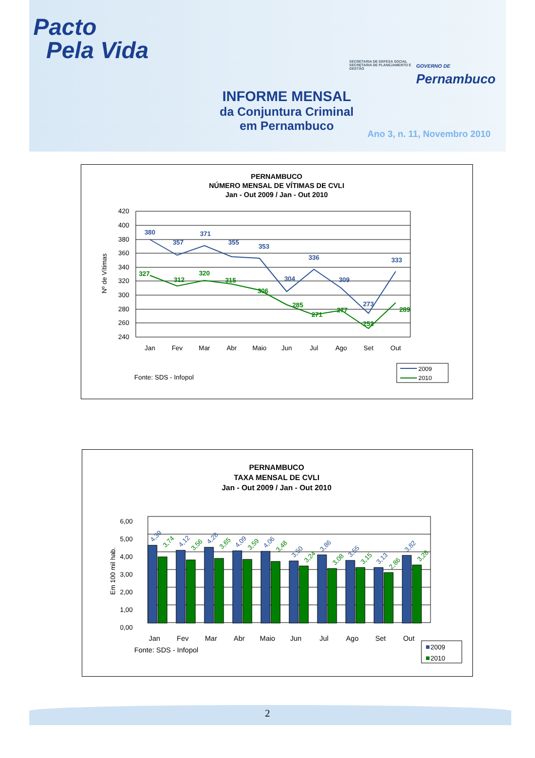Pacto
Pela Vida
SECRETARIA DE DEFESA SOCIAL SECRETARIA DE PLANEJAMENTO E GESTÃO
GOVERNO DE
Pernambuco
INFORME MENSAL
da Conjuntura Criminal
em Pernambuco
Ano 3, n. 11, Novembro 2010
PERNAMBUCO
NÚMERO MENSAL DE VÍTIMAS DE CVLI
Jan - Out 2009 / Jan - Out 2010
420
400
380
360
340
320
300
280
260
240
Nº de Vítimas
380
357
371
355
353
304
336
309
273
333
327
312
320
315
306
285
271
277
252
289
Jan
Fev
Mar
Abr
Maio
Jun
Jul
Ago
Set
Out
Fonte: SDS - Infopol
2009
2010
PERNAMBUCO
TAXA MENSAL DE CVLI
Jan - Out 2009 / Jan - Out 2010
6,00
5,00
4,00
3,00
2,00
1,00
0,00
Em 100 mil hab.
4,39
3,74
4,12
3,56
4,28
3,65
4,09
3,59
4,06
3,48
3,50
3,24
3,86
3,08
3,55
3,15
3,13
2,86
3,82
3,28
Jan
Fev
Mar
Abr
Maio
Jun
Jul
Ago
Set
Out
Fonte: SDS - Infopol
2009
2010
2